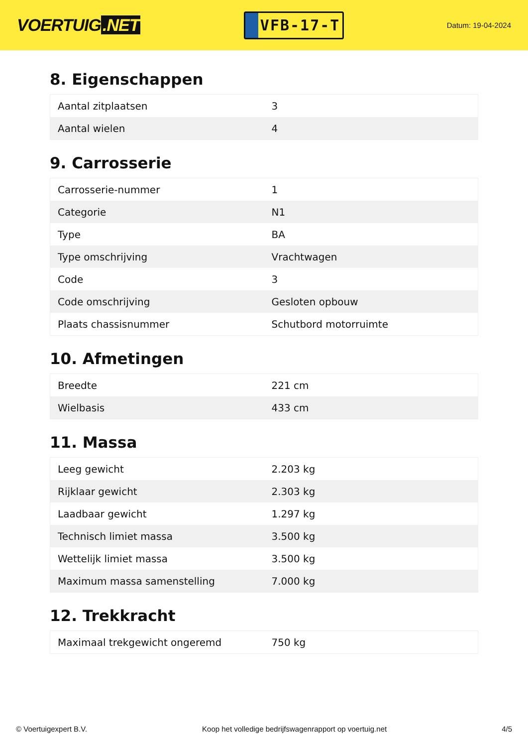VOERTUIG.NET
VFB-17-T
Datum: 19-04-2024
8. Eigenschappen
| Aantal zitplaatsen | 3 |
| Aantal wielen | 4 |
9. Carrosserie
| Carrosserie-nummer | 1 |
| Categorie | N1 |
| Type | BA |
| Type omschrijving | Vrachtwagen |
| Code | 3 |
| Code omschrijving | Gesloten opbouw |
| Plaats chassisnummer | Schutbord motorruimte |
10. Afmetingen
| Breedte | 221 cm |
| Wielbasis | 433 cm |
11. Massa
| Leeg gewicht | 2.203 kg |
| Rijklaar gewicht | 2.303 kg |
| Laadbaar gewicht | 1.297 kg |
| Technisch limiet massa | 3.500 kg |
| Wettelijk limiet massa | 3.500 kg |
| Maximum massa samenstelling | 7.000 kg |
12. Trekkracht
| Maximaal trekgewicht ongeremd | 750 kg |
© Voertuigexpert B.V. Koop het volledige bedrijfswagenrapport op voertuig.net 4/5